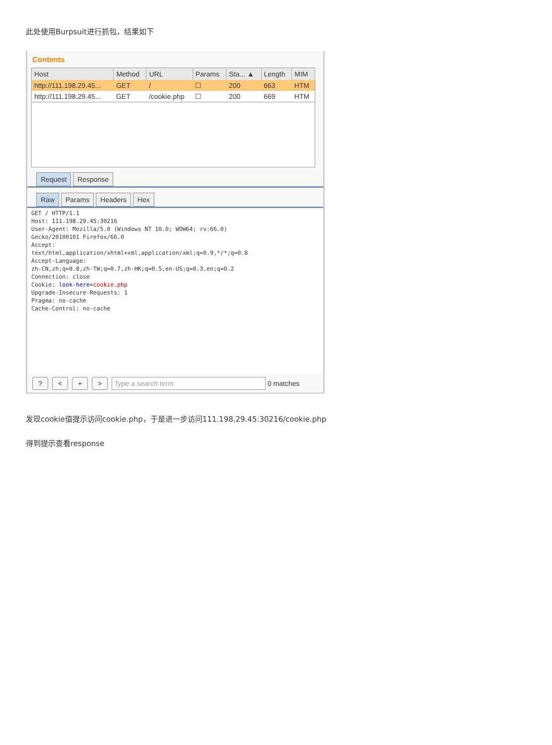此处使用Burpsuit进行抓包，结果如下
Contents
| Host | Method | URL | Params | Sta... ▲ | Length | MIM |
| --- | --- | --- | --- | --- | --- | --- |
| http://111.198.29.45... | GET | / | ☐ | 200 | 663 | HTM |
| http://111.198.29.45... | GET | /cookie.php | ☐ | 200 | 669 | HTM |
Request Response
Raw Params Headers Hex
GET / HTTP/1.1
Host: 111.198.29.45:30216
User-Agent: Mozilla/5.0 (Windows NT 10.0; WOW64; rv:66.0)
Gecko/20100101 Firefox/66.0
Accept:
text/html,application/xhtml+xml,application/xml;q=0.9,*/*;q=0.8
Accept-Language:
zh-CN,zh;q=0.8,zh-TW;q=0.7,zh-HK;q=0.5,en-US;q=0.3,en;q=0.2
Connection: close
Cookie: look-here=cookie.php
Upgrade-Insecure-Requests: 1
Pragma: no-cache
Cache-Control: no-cache
? < + > Type a search term 0 matches
发现cookie值提示访问cookie.php，于是进一步访问111.198.29.45:30216/cookie.php
得到提示查看response